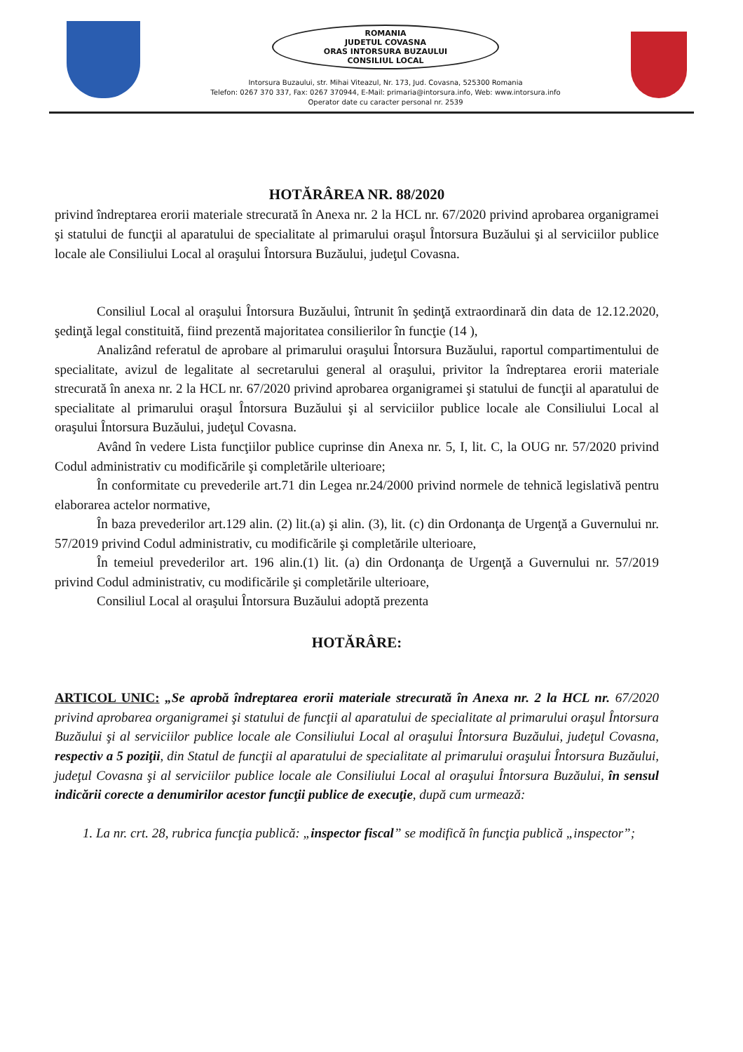ROMANIA
JUDETUL COVASNA
ORAS INTORSURA BUZAULUI
CONSILIUL LOCAL
Intorsura Buzaului, str. Mihai Viteazul, Nr. 173, Jud. Covasna, 525300 Romania
Telefon: 0267 370 337, Fax: 0267 370944, E-Mail: primaria@intorsura.info, Web: www.intorsura.info
Operator date cu caracter personal nr. 2539
HOTĂRÂREA NR. 88/2020
privind îndreptarea erorii materiale strecurată în Anexa nr. 2 la HCL nr. 67/2020 privind aprobarea organigramei şi statului de funcţii al aparatului de specialitate al primarului oraşul Întorsura Buzăului şi al serviciilor publice locale ale Consiliului Local al oraşului Întorsura Buzăului, judeţul Covasna.
Consiliul Local al oraşului Întorsura Buzăului, întrunit în şedinţă extraordinară din data de 12.12.2020, şedinţă legal constituită, fiind prezentă majoritatea consilierilor în funcţie (14 ),
Analizând referatul de aprobare al primarului oraşului Întorsura Buzăului, raportul compartimentului de specialitate, avizul de legalitate al secretarului general al oraşului, privitor la îndreptarea erorii materiale strecurată în anexa nr. 2 la HCL nr. 67/2020 privind aprobarea organigramei şi statului de funcţii al aparatului de specialitate al primarului oraşul Întorsura Buzăului şi al serviciilor publice locale ale Consiliului Local al oraşului Întorsura Buzăului, judeţul Covasna.
Având în vedere Lista funcţiilor publice cuprinse din Anexa nr. 5, I, lit. C, la OUG nr. 57/2020 privind Codul administrativ cu modificările şi completările ulterioare;
În conformitate cu prevederile art.71 din Legea nr.24/2000 privind normele de tehnică legislativă pentru elaborarea actelor normative,
În baza prevederilor art.129 alin. (2) lit.(a) şi alin. (3), lit. (c) din Ordonanţa de Urgenţă a Guvernului nr. 57/2019 privind Codul administrativ, cu modificările şi completările ulterioare,
În temeiul prevederilor art. 196 alin.(1) lit. (a) din Ordonanţa de Urgenţă a Guvernului nr. 57/2019 privind Codul administrativ, cu modificările şi completările ulterioare,
Consiliul Local al oraşului Întorsura Buzăului adoptă prezenta
HOTĂRÂRE:
ARTICOL UNIC: „Se aprobă îndreptarea erorii materiale strecurată în Anexa nr. 2 la HCL nr. 67/2020 privind aprobarea organigramei şi statului de funcţii al aparatului de specialitate al primarului oraşul Întorsura Buzăului şi al serviciilor publice locale ale Consiliului Local al oraşului Întorsura Buzăului, judeţul Covasna, respectiv a 5 poziţii, din Statul de funcţii al aparatului de specialitate al primarului oraşului Întorsura Buzăului, judeţul Covasna şi al serviciilor publice locale ale Consiliului Local al oraşului Întorsura Buzăului, în sensul indicării corecte a denumirilor acestor funcţii publice de execuţie, după cum urmează:
1. La nr. crt. 28, rubrica funcţia publică: „inspector fiscal” se modifică în funcţia publică „inspector”;